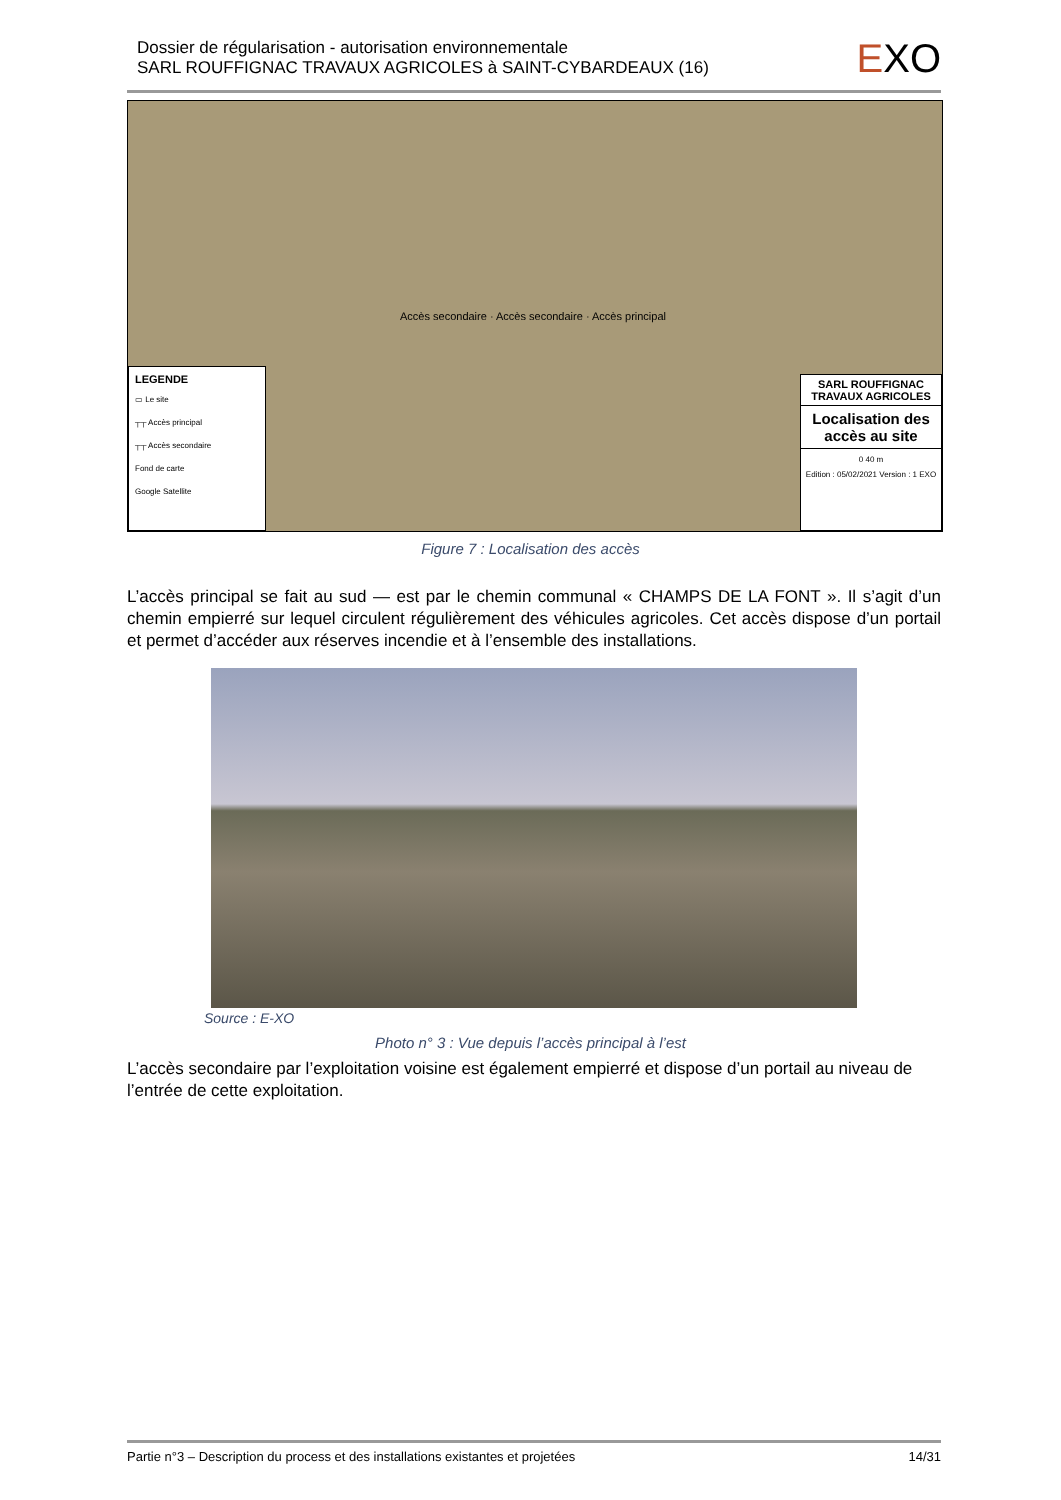Dossier de régularisation - autorisation environnementale
SARL ROUFFIGNAC TRAVAUX AGRICOLES à SAINT-CYBARDEAUX (16)
EXO
LEGENDE
▭ Le site
┬┬ Accès principal
┬┬ Accès secondaire
Fond de carte
Google Satellite
Accès secondaire · Accès secondaire · Accès principal
SARL ROUFFIGNAC TRAVAUX AGRICOLES
Localisation des accès au site
0 40 m
Edition : 05/02/2021 Version : 1 EXO
Figure 7 : Localisation des accès
L’accès principal se fait au sud — est par le chemin communal « CHAMPS DE LA FONT ». Il s’agit d’un chemin empierré sur lequel circulent régulièrement des véhicules agricoles. Cet accès dispose d’un portail et permet d’accéder aux réserves incendie et à l’ensemble des installations.
Source : E-XO
Photo n° 3 : Vue depuis l’accès principal à l’est
L’accès secondaire par l’exploitation voisine est également empierré et dispose d’un portail au niveau de l’entrée de cette exploitation.
Partie n°3 – Description du process et des installations existantes et projetées 14/31